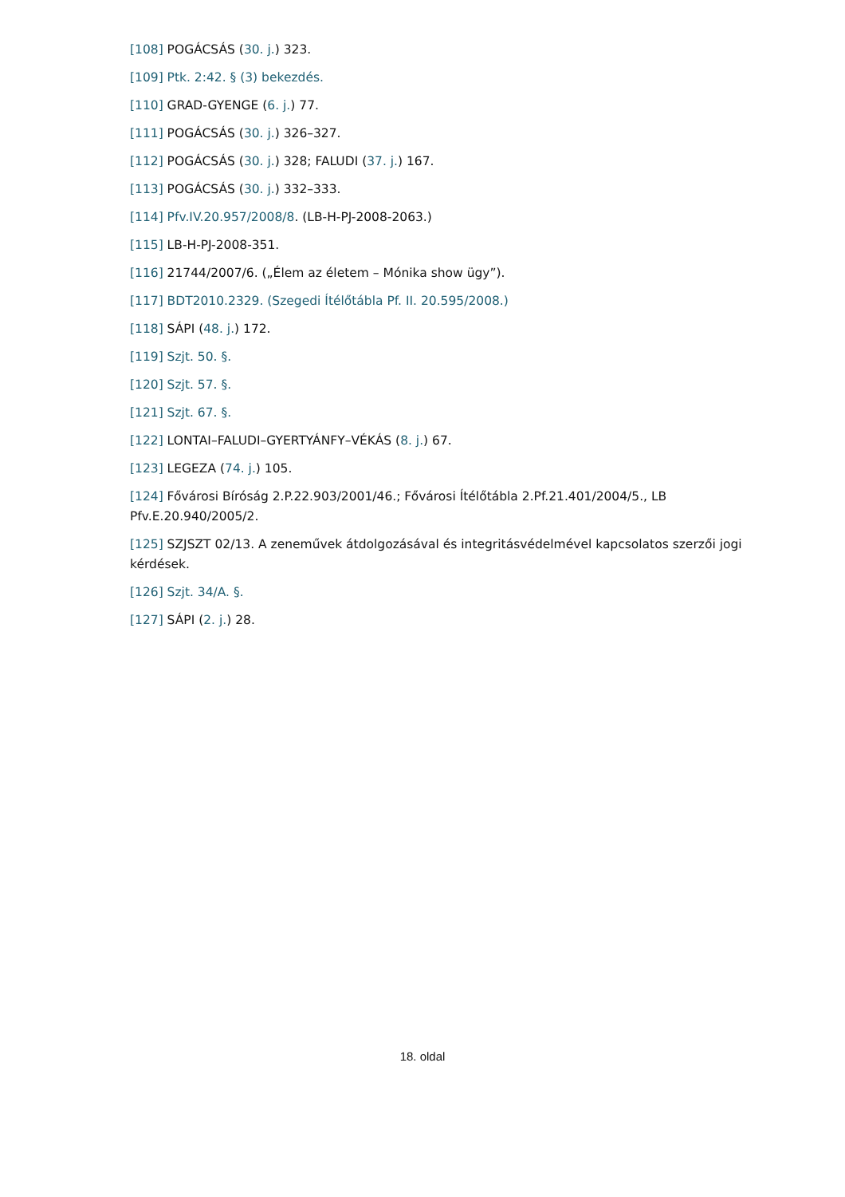[108] POGÁCSÁS (30. j.) 323.
[109] Ptk. 2:42. § (3) bekezdés.
[110] GRAD-GYENGE (6. j.) 77.
[111] POGÁCSÁS (30. j.) 326–327.
[112] POGÁCSÁS (30. j.) 328; FALUDI (37. j.) 167.
[113] POGÁCSÁS (30. j.) 332–333.
[114] Pfv.IV.20.957/2008/8. (LB-H-PJ-2008-2063.)
[115] LB-H-PJ-2008-351.
[116] 21744/2007/6. („Élem az életem – Mónika show ügy”).
[117] BDT2010.2329. (Szegedi Ítélőtábla Pf. II. 20.595/2008.)
[118] SÁPI (48. j.) 172.
[119] Szjt. 50. §.
[120] Szjt. 57. §.
[121] Szjt. 67. §.
[122] LONTAI–FALUDI–GYERTYÁNFY–VÉKÁS (8. j.) 67.
[123] LEGEZA (74. j.) 105.
[124] Fővárosi Bíróság 2.P.22.903/2001/46.; Fővárosi Ítélőtábla 2.Pf.21.401/2004/5., LB Pfv.E.20.940/2005/2.
[125] SZJSZT 02/13. A zeneművek átdolgozásával és integritásvédelmével kapcsolatos szerzői jogi kérdések.
[126] Szjt. 34/A. §.
[127] SÁPI (2. j.) 28.
18. oldal